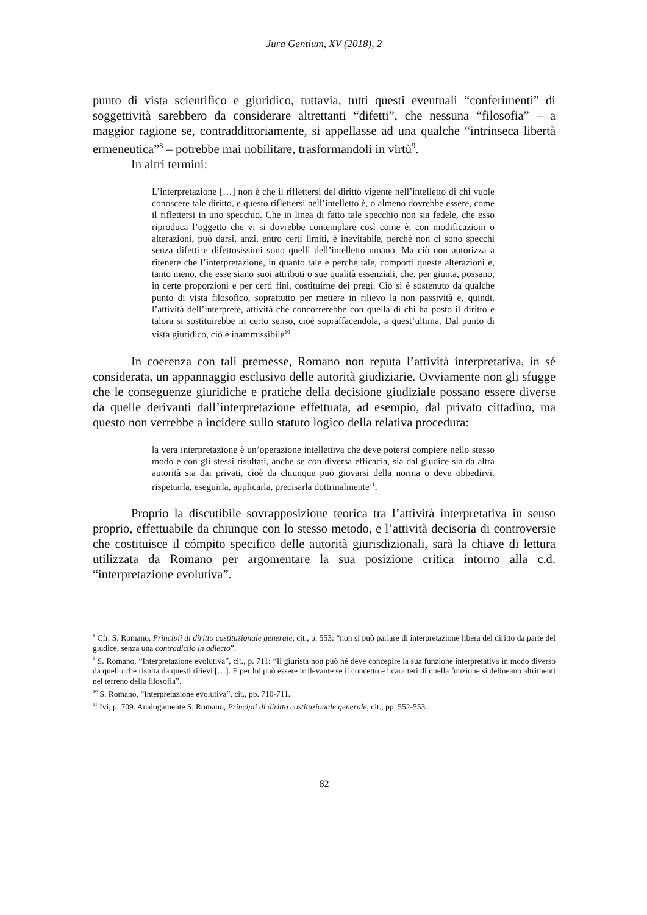Jura Gentium, XV (2018), 2
punto di vista scientifico e giuridico, tuttavia, tutti questi eventuali “conferimenti” di soggettività sarebbero da considerare altrettanti “difetti”, che nessuna “filosofia” – a maggior ragione se, contraddittoriamente, si appellasse ad una qualche “intrinseca libertà ermeneutica”<sup>8</sup> – potrebbe mai nobilitare, trasformandoli in virtù<sup>9</sup>.
In altri termini:
L’interpretazione […] non è che il riflettersi del diritto vigente nell’intelletto di chi vuole conoscere tale diritto, e questo riflettersi nell’intelletto è, o almeno dovrebbe essere, come il riflettersi in uno specchio. Che in linea di fatto tale specchio non sia fedele, che esso riproduca l’oggetto che vi si dovrebbe contemplare così come è, con modificazioni o alterazioni, può darsi, anzi, entro certi limiti, è inevitabile, perché non ci sono specchi senza difetti e difettosissimi sono quelli dell’intelletto umano. Ma ciò non autorizza a ritenere che l’interpretazione, in quanto tale e perché tale, comporti queste alterazioni e, tanto meno, che esse siano suoi attributi o sue qualità essenziali, che, per giunta, possano, in certe proporzioni e per certi fini, costituirne dei pregi. Ciò si è sostenuto da qualche punto di vista filosofico, soprattutto per mettere in rilievo la non passività e, quindi, l’attività dell’interprete, attività che concorrerebbe con quella di chi ha posto il diritto e talora si sostituirebbe in certo senso, cioè sopraffacendola, a quest’ultima. Dal punto di vista giuridico, ciò è inammissibile<sup>10</sup>.
In coerenza con tali premesse, Romano non reputa l’attività interpretativa, in sé considerata, un appannaggio esclusivo delle autorità giudiziarie. Ovviamente non gli sfugge che le conseguenze giuridiche e pratiche della decisione giudiziale possano essere diverse da quelle derivanti dall’interpretazione effettuata, ad esempio, dal privato cittadino, ma questo non verrebbe a incidere sullo statuto logico della relativa procedura:
la vera interpretazione è un’operazione intellettiva che deve potersi compiere nello stesso modo e con gli stessi risultati, anche se con diversa efficacia, sia dal giudice sia da altra autorità sia dai privati, cioè da chiunque può giovarsi della norma o deve obbedirvi, rispettarla, eseguirla, applicarla, precisarla dottrinalmente<sup>11</sup>.
Proprio la discutibile sovrapposizione teorica tra l’attività interpretativa in senso proprio, effettuabile da chiunque con lo stesso metodo, e l’attività decisoria di controversie che costituisce il cómpito specifico delle autorità giurisdizionali, sarà la chiave di lettura utilizzata da Romano per argomentare la sua posizione critica intorno alla c.d. “interpretazione evolutiva”.
<sup>8</sup> Cfr. S. Romano, Principii di diritto costituzionale generale, cit., p. 553: “non si può parlare di interpretazione libera del diritto da parte del giudice, senza una contradictio in adiecto”.
<sup>9</sup> S. Romano, “Interpretazione evolutiva”, cit., p. 711: “Il giurista non può né deve concepire la sua funzione interpretativa in modo diverso da quello che risulta da questi rilievi […]. E per lui può essere irrilevante se il concetto e i caratteri di quella funzione si delineano altrimenti nel terreno della filosofia”.
<sup>10</sup> S. Romano, “Interpretazione evolutiva”, cit., pp. 710-711.
<sup>11</sup> Ivi, p. 709. Analogamente S. Romano, Principii di diritto costituzionale generale, cit., pp. 552-553.
82